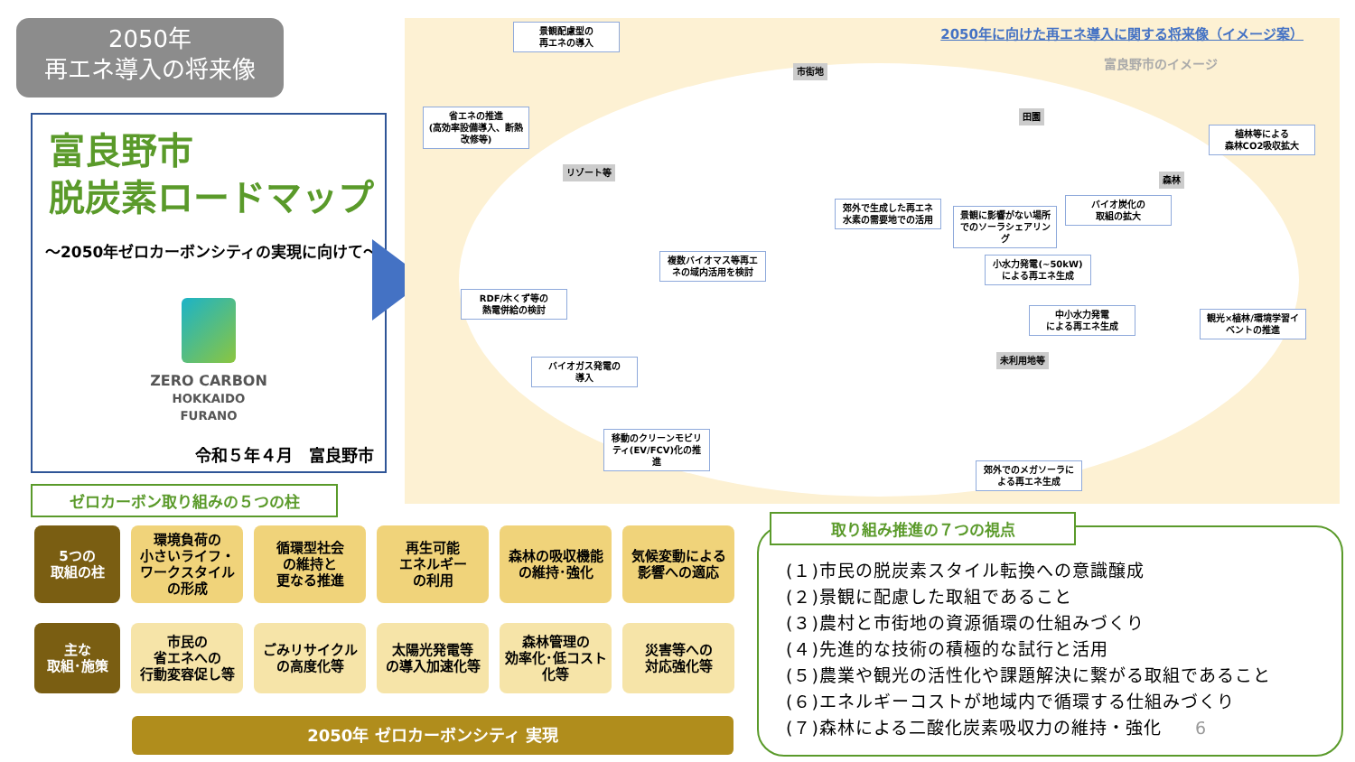2050年
再エネ導入の将来像
富良野市
脱炭素ロードマップ
～2050年ゼロカーボンシティの実現に向けて～
ZERO CARBON
HOKKAIDO
FURANO
令和５年４月　富良野市
2050年に向けた再エネ導入に関する将来像（イメージ案）
富良野市のイメージ
景観配慮型の
再エネの導入
省エネの推進
(高効率設備導入、断熱改修等)
市街地
リゾート等
田園
森林
未利用地等
植林等による
森林CO2吸収拡大
郊外で生成した再エネ水素の需要地での活用
景観に影響がない場所でのソーラシェアリング
バイオ炭化の
取組の拡大
複数バイオマス等再エネの域内活用を検討
RDF/木くず等の
熱電併給の検討
小水力発電(~50kW)による再エネ生成
中小水力発電
による再エネ生成
観光×植林/環境学習イベントの推進
バイオガス発電の
導入
移動のクリーンモビリティ(EV/FCV)化の推進
郊外でのメガソーラによる再エネ生成
ゼロカーボン取り組みの５つの柱
5つの
取組の柱
環境負荷の
小さいライフ・
ワークスタイル
の形成
循環型社会
の維持と
更なる推進
再生可能
エネルギー
の利用
森林の吸収機能
の維持･強化
気候変動による
影響への適応
主な
取組･施策
市民の
省エネへの
行動変容促し等
ごみリサイクル
の高度化等
太陽光発電等
の導入加速化等
森林管理の
効率化･低コスト
化等
災害等への
対応強化等
2050年 ゼロカーボンシティ 実現
取り組み推進の７つの視点
(１)市民の脱炭素スタイル転換への意識醸成
(２)景観に配慮した取組であること
(３)農村と市街地の資源循環の仕組みづくり
(４)先進的な技術の積極的な試行と活用
(５)農業や観光の活性化や課題解決に繋がる取組であること
(６)エネルギーコストが地域内で循環する仕組みづくり
(７)森林による二酸化炭素吸収力の維持・強化 6